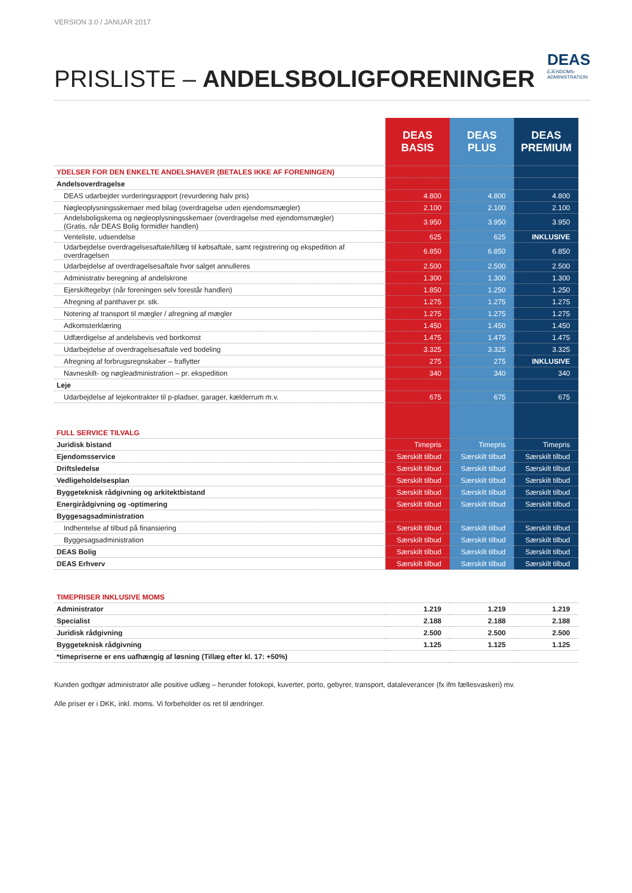VERSION 3.0 / JANUAR 2017
DEAS
EJENDOMS-
ADMINISTRATION
PRISLISTE – ANDELSBOLIGFORENINGER
| | DEAS BASIS | DEAS PLUS | DEAS PREMIUM |
| --- | --- | --- | --- |
| YDELSER FOR DEN ENKELTE ANDELSHAVER (BETALES IKKE AF FORENINGEN) | | | |
| Andelsoverdragelse | | | |
| DEAS udarbejder vurderingsrapport (revurdering halv pris) | 4.800 | 4.800 | 4.800 |
| Nøgleoplysningsskemaer med bilag (overdragelse uden ejendomsmægler) | 2.100 | 2.100 | 2.100 |
| Andelsboligskema og nøgleoplysningsskemaer (overdragelse med ejendomsmægler) (Gratis, når DEAS Bolig formidler handlen) | 3.950 | 3.950 | 3.950 |
| Venteliste, udsendelse | 625 | 625 | INKLUSIVE |
| Udarbejdelse overdragelsesaftale/tillæg til købsaftale, samt registrering og ekspedition af overdragelsen | 6.850 | 6.850 | 6.850 |
| Udarbejdelse af overdragelsesaftale hvor salget annulleres | 2.500 | 2.500 | 2.500 |
| Administrativ beregning af andelskrone | 1.300 | 1.300 | 1.300 |
| Ejerskiftegebyr (når foreningen selv forestår handlen) | 1.850 | 1.250 | 1.250 |
| Afregning af panthaver pr. stk. | 1.275 | 1.275 | 1.275 |
| Notering af transport til mægler / afregning af mægler | 1.275 | 1.275 | 1.275 |
| Adkomsterklæring | 1.450 | 1.450 | 1.450 |
| Udfærdigelse af andelsbevis ved bortkomst | 1.475 | 1.475 | 1.475 |
| Udarbejdelse af overdragelsesaftale ved bodeling | 3.325 | 3.325 | 3.325 |
| Afregning af forbrugsregnskaber – fraflytter | 275 | 275 | INKLUSIVE |
| Navneskilt- og nøgleadministration – pr. ekspedition | 340 | 340 | 340 |
| Leje | | | |
| Udarbejdelse af lejekontrakter til p-pladser, garager, kælderrum m.v. | 675 | 675 | 675 |
| FULL SERVICE TILVALG | | | |
| Juridisk bistand | Timepris | Timepris | Timepris |
| Ejendomsservice | Særskilt tilbud | Særskilt tilbud | Særskilt tilbud |
| Driftsledelse | Særskilt tilbud | Særskilt tilbud | Særskilt tilbud |
| Vedligeholdelsesplan | Særskilt tilbud | Særskilt tilbud | Særskilt tilbud |
| Byggeteknisk rådgivning og arkitektbistand | Særskilt tilbud | Særskilt tilbud | Særskilt tilbud |
| Energirådgivning og -optimering | Særskilt tilbud | Særskilt tilbud | Særskilt tilbud |
| Byggesagsadministration | | | |
| Indhentelse af tilbud på finansiering | Særskilt tilbud | Særskilt tilbud | Særskilt tilbud |
| Byggesagsadministration | Særskilt tilbud | Særskilt tilbud | Særskilt tilbud |
| DEAS Bolig | Særskilt tilbud | Særskilt tilbud | Særskilt tilbud |
| DEAS Erhverv | Særskilt tilbud | Særskilt tilbud | Særskilt tilbud |
| TIMEPRISER INKLUSIVE MOMS | | | |
| Administrator | 1.219 | 1.219 | 1.219 |
| Specialist | 2.188 | 2.188 | 2.188 |
| Juridisk rådgivning | 2.500 | 2.500 | 2.500 |
| Byggeteknisk rådgivning | 1.125 | 1.125 | 1.125 |
| *timepriserne er ens uafhængig af løsning (Tillæg efter kl. 17: +50%) | | | |
Kunden godtgør administrator alle positive udlæg – herunder fotokopi, kuverter, porto, gebyrer, transport, dataleverancer (fx ifm fællesvaskeri) mv.
Alle priser er i DKK, inkl. moms. Vi forbeholder os ret til ændringer.